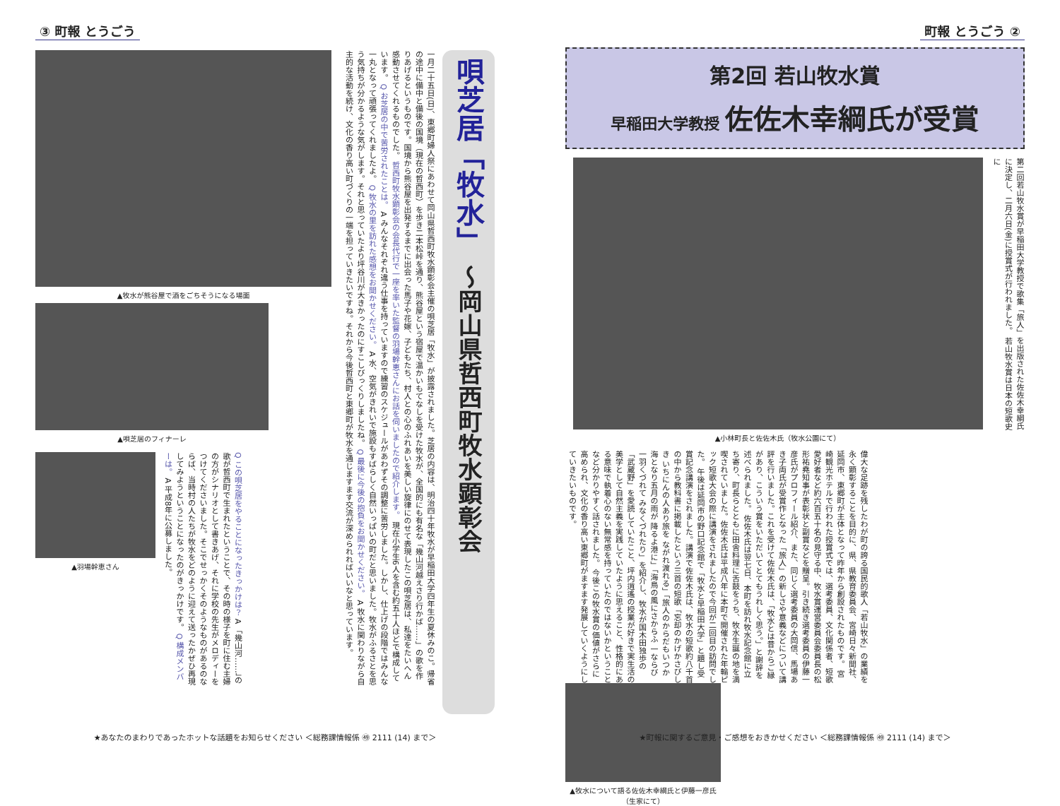③ 町報 とうごう
▲牧水が熊谷屋で酒をごちそうになる場面
▲唄芝居のフィナーレ
▲羽場幹恵さん
Q この唄芝居をやることになったきっかけは？ A 「幾山河……」の歌が哲西町で生まれたということで、その時の様子を町に住む主婦の方がシナリオとして書きあげ、それに学校の先生がメロディーをつけてくださいました。そこでせっかくそのようなものがあるのならば、当時村の人たちが牧水をどのように迎えて送ったかぜひ再現してみようということになったのがきっかけです。 Q 構成メンバーは。 A 平成8年に公募しました。
一月二十五日(日)、東郷町婦人祭にあわせて岡山県哲西町牧水顕彰会主催の唄芝居「牧水」が披露されました。芝居の内容は、明治四十年牧水が早稲田大学四年生の夏休みのこ。帰省の途中に備中と備後の国境（現在の哲西町）を歩き二本松峠を通り、熊谷屋という宿屋で温かいもてなしを受けた牧水が、全国的にも有名な「幾山河越えさり行かば……」の歌を作りあげるというものです。国境から熊谷屋を出発するまでに出会った馬子や花嫁、子どもたち、村人との心のふれあいを美しい旋律にのせて表現したこの唄芝居は、私達をたいへん感動させてくれるものでした。 哲西町牧水顕彰会の会長代行で一座を率いた監督の羽場幹恵さんにお話を伺いましたので紹介します。 現在小学生6人を含む約五十人ほどで構成しています。 Q お芝居の中で苦労されたことは。 A みんなそれぞれ違う仕事を持っていますので練習のスケジュールがあわずその調整に苦労しました。しかし、仕上げの段階ではみんな一丸となって頑張ってくれましたよ。 Q 牧水の里を訪れた感想をお聞かせください。 A 水、空気がきれいで施設もすばらしく自然いっぱいの町だと思いました。牧水がふるさとを思う気持ちが分かるような気がします。それと思っていたより坪谷川が大きかったのにすこしびっくりしましたね。 Q 最後に今後の抱負をお聞かせください。 A 牧水に関わりながら自主的な活動を続け、文化の香り高い町づくりの一端を担っていきたいですね。それから今後哲西町と東郷町が牧水を通じますます交流が深められればいいなと思っています。
唄芝居「牧水」 〜岡山県哲西町牧水顕彰会
★あなたのまわりであったホットな話題をお知らせください ＜総務課情報係 ㊾ 2111 (14) まで＞
町報 とうごう ②
第2回 若山牧水賞
早稲田大学教授 佐佐木幸綱氏が受賞
第二回若山牧水賞が早稲田大学教授で歌集「旅人」を出版された佐佐木幸綱氏に決定し、二月六日(金)に授賞式が行われました。 若山牧水賞は日本の短歌史に
▲小林町長と佐佐木氏（牧水公園にて）
偉大な足跡を残したわが町の誇る国民的歌人「若山牧水」の業績を永く顕彰することを目的に、県、県教育委員会、宮崎日々新聞社、延岡市、東郷町が主体となって昨年から創設されたものです。 宮崎観光ホテルで行われた授賞式では、選考委員、文化関係者、短歌愛好者など約六百五十名の見守る中、牧水賞運営委員会委員長の松形祐堯知事が表彰状と副賞などを贈呈。引き続き選考委員の伊藤一彦氏がプロフィール紹介、また、同じく選考委員の大岡信、馬場あき子両氏が受賞作となった「旅人」の新しさや意義などについて講評を行いました。これを受けて佐佐木氏は、「牧水とは昔からご縁があり、こういう賞をいただいてとてもうれしく思う。」と謝辞を述べられました。 佐佐木氏は翌七日、本町を訪れ牧水記念館に立ち寄り、町長らとともに田舎料理に舌鼓をうち、牧水生誕の地を満喫されていました。佐佐木氏は平成八年に本町で開催された年輪ピック短歌大会の際に講演をされましたので今回が二回目の訪問でした。 午後は延岡市の野口記念館で「牧水と早稲田大学」と題し受賞記念講演をされました。講演で佐佐木氏は、牧水の短歌約八千首の中から教科書に掲載したという三首の短歌「忘却のかげかさびしき いちにんの人あり旅を ながれ渡れる」「旅人のからだもいつか 海となり五月の雨が 降るよ港に」「海鳥の風にさからふ 一ならび一羽くづれて みなくづれたり」を紹介し、牧水が国木田独歩の「武蔵野」を愛読していたこと、坪内逍遙の授業が好きで実生活の美学として自然主義を実践していたように思えること、性格的にある意味で執着心のない無常感を持っていたのではないかということなど分かりやすく話されました。 今後この牧水賞の価値がさらに高められ、文化の香り高い東郷町がますます発展していくようにしていきたいものです。
▲牧水について語る佐佐木幸綱氏と伊藤一彦氏（生家にて）
★町報に関するご意見・ご感想をおきかせください ＜総務課情報係 ㊾ 2111 (14) まで＞